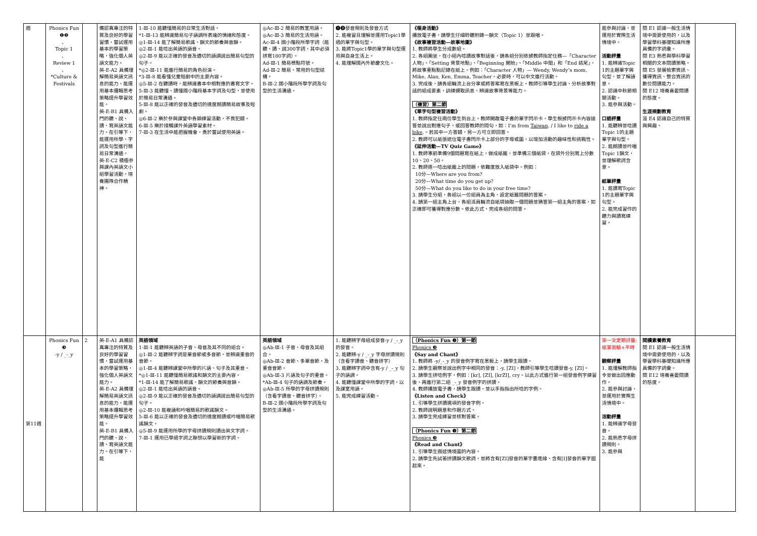| 週 | Phonics Fun ❶❷ 、 Topic 1 、 Review 1 、 *Culture & Festivals | | 備認真專注的特質及良好的學習習慣，嘗試運用基本的學習策略，強化個人英語文能力。 英-E-A2 具備理解簡易英語文訊息的能力，能運用基本邏輯思考策略提升學習效能。 英-E-B1 具備入門的聽、說、讀、寫英語文能力。在引導下，能運用所學、字詞及句型進行簡易日常溝通。 英-E-C2 積極參與課內英語文小組學習活動，培養團隊合作精神。 | 1-Ⅲ-10 能聽懂簡易的日常生活對話。 *1-Ⅲ-13 能辨識簡易句子語調所表達的情緒和態度。 ◎1-Ⅲ-14 能了解簡易歌謠、韻文的節奏與音韻。 ◎2-Ⅲ-1 能唸出英語的語音。 ◎2-Ⅲ-9 能以正確的發音及適切的語調說出簡易句型的句子。 *◎2-Ⅲ-11 能進行簡易的角色扮演。 *3-Ⅲ-8 能看懂兒童短劇中的主要內容。 ◎5-Ⅲ-2 在聽讀時，能辨識書本中相對應的書寫文字。 5-Ⅲ-3 能聽懂、讀懂國小階段基本字詞及句型，並使用於簡易日常溝通。 5-Ⅲ-8 能以正確的發音及適切的速度朗讀簡易故事及短劇。 ◎6-Ⅲ-2 樂於參與課堂中各類練習活動，不畏犯錯。 6-Ⅲ-5 樂於接觸課外英語學習素材。 7-Ⅲ-3 在生活中能把握機會，勇於嘗試使用英語。 | ◎Ac-Ⅲ-2 簡易的教室用語。 ◎Ac-Ⅲ-3 簡易的生活用語。 Ac-Ⅲ-4 國小階段所學字詞（能聽、讀、說300字詞，其中必須拼寫180字詞）。 Ad-Ⅲ-1 簡易標點符號。 Ad-Ⅲ-2 簡易、常用的句型結構。 B-Ⅲ-2 國小階段所學字詞及句型的生活溝通。 | ❶❷發音規則及發音方式 2. 能複習且理解並運用Topic1學過的單字與句型。 3. 能將Topic1學的單字與句型運用與自身生活上。 4. 能理解國內外節慶文化。 | 《暖身活動》 播放電子書，請學生仔細聆聽附錄一韻文（Topic 1）並跟唱。 《故事複習活動—故事地圖》 1. 教師將學生分成數組。 2. 各組圍坐，在小組內唸讀故事對話後，請各組分別依據教師指定任務—「Character 人物」、「Setting 背景地點」、「Beginning 開始」、「Middle 中間」和「End 結尾」，將故事重點點記錄在紙上。例如：「Character 人物」— Wendy, Wendy’s mom, Mike, Alan, Ken, Emma, Teacher。必要時，可以中文進行活動。 3. 完成後，請各組輪流上台分享或將答案寫在黑板上。教師引導學生討論、分析故事對話的組成要素，訓練擷取訊息、辨識故事背景等能力。 （複習）第二節 《單字句型複習活動》 1. 教師指定任兩位學生到台上。教師開啟電子書的單字閃示卡，學生根據閃示卡內容搶答並說出對應句子，或回答教師的問句，如：I’m from Taiwan . / I like to ride a bike .。若其中一方答錯，另一方可立即回答。 2. 教師可以紙張遮住電子書閃示卡上部分的字母或圖，以增加活動的趣味性和挑戰性。 《延伸活動—TV Quiz Game》 1. 教師事前準備9個問題寫在紙上，做成紙籤，並準備三個紙袋，在袋外分別寫上分數10、20、50。 2. 教師逐一唸出紙籤上的問題，依難度放入紙袋中。例如： 10分—Where are you from? 20分—What time do you get up? 50分—What do you like to do in your free time? 3. 請學生分組，各組以一位組員為主角，設定紙籤問題的答案。 4. 請第一組主角上台，各組派員輪流自紙袋抽取一個問題並猜答第一組主角的答案，如正確即可獲得對應分數。依此方式，完成各組的問答。 | 能參與討論，並運用於實際生活情境中。 活動評量 1. 能辨識Topic 1的主題單字與句型，並了解語意。 2. 認識中秋節相關活動。 3. 能參與活動。 口語評量 1. 能聽辨並唸讀Topic 1的主題單字與句型。 2. 能朗讀並吟唱Topic 1韻文，並理解歌詞含意。 紙筆評量 1. 能讀寫Topic 1的主題單字與句型。 2. 能完成習作的聽力與讀寫練習。 | 閱 E1 認識一般生活情境中需要使用的，以及學習學科基礎知識所應具備的字詞彙。 閱 E3 熟悉與學科學習相關的文本閱讀策略。 閱 E5 發展檢索資訊、獲得資訊、整合資訊的數位閱讀能力。 閱 E12 培養喜愛閱讀的態度。 生涯規劃教育 涯 E4 認識自己的特質與興趣。 | |
| 第11週 | Phonics Fun ❸ -y / _-_y | 2 | 英-E-A1 具備認真專注的特質及良好的學習習慣，嘗試運用基本的學習策略，強化個人英語文能力。 英-E-A2 具備理解簡易英語文訊息的能力，能運用基本邏輯思考策略提升學習效能。 英-E-B1 具備入門的聽、說、讀、寫英語文能力。在引導下，能 | 英語領域 1-Ⅲ-1 能聽辨英語的子音、母音及其不同的組合。 ◎1-Ⅲ-2 能聽辨字詞是單音節或多音節，並辨識重音的音節。 ◎1-Ⅲ-4 能聽辨課堂中所學的片語、句子及其重音。 *◎1-Ⅲ-11 能聽懂簡易歌謠和韻文的主要內容。 *1-Ⅲ-14 能了解簡易歌謠、韻文的節奏與音韻。 ◎2-Ⅲ-1 能唸出英語的語音。 ◎2-Ⅲ-9 能以正確的發音及適切的語調說出簡易句型的句子。 ◎2-Ⅲ-10 能複誦和吟唱簡易的歌謠韻文。 5-Ⅲ-6 能以正確的發音及適切的速度朗讀或吟唱簡易歌謠韻文。 ◎5-Ⅲ-9 能運用所學的字母拼讀規則讀出英文字詞。 7-Ⅲ-1 運用已學過字詞之聯想以學習新的字詞。 | 英語領域 ◎Ab-Ⅲ-1 子音、母音及其組合。 ◎Ab-Ⅲ-2 音節、多單音節，及重音音節。 ◎Ab-Ⅲ-3 片語及句子的重音。 *Ab-Ⅲ-4 句子的語調及節奏。 ◎Ab-Ⅲ-5 所學的字母拼讀規則（含看字讀音、聽音拼字）。 B-Ⅲ-2 國小階段所學字詞及句型的生活溝通。 | 1. 能聽辨字母組成發音-y / _-_y 的發音。 2. 能聽辨-y / _-_y 字母拼讀規則（含看字讀音、聽音拼字） 3. 能聽辨字詞中含有-y / _-_y 句子的語調。 4. 能聽懂課堂中所學的字詞，以及課室用語。 5. 能完成練習活動。 | （Phonics Fun ❸）第一節 Phonics ❸ 《Say and Chant》 1. 教師將 -y/_-_y 的發音例字寫在黑板上，請學生跟讀。 2. 請學生觀察並說出例字中相同的發音：-y, [ZI]，教師引導學生唸讀發音-y, [ZI]。 3. 請學生拼唸例字，例如：[kr], [ZI], [krZI], cry。以此方式進行第一組發音例字練習後，再進行第二組 _-_y 發音例字的拼讀。 4. 教師播放電子書，請學生跟讀，並以手指指出所唸的字例。 《Listen and Check》 1. 引導學生拼讀選項的發音字例。 2. 教師說明題意和作題方式。 3. 請學生完成練習並核對答案。 （Phonics Fun ❸）第二節 Phonics ❸ 《Read and Chant》 1. 引導學生描述情境圖的內容。 2. 請學生先試著拼讀韻文歌詞，並將含有[ZI]發音的單字畫底線、含有[I]發音的單字圈起來。 | 第一次定期評量:紙筆測驗+平時 觀察評量 1. 能理解教師指令並做出回應動作。 2. 能參與討論，並運用於實際生活情境中。 活動評量 1. 能辨識字母發音。 2. 能熟悉字母拼讀規則。 3. 能參與 | 閱讀素養教育 閱 E1 認識一般生活情境中需要使用的，以及學習學科基礎知識所應具備的字詞彙。 閱 E12 培養喜愛閱讀的態度。 | |